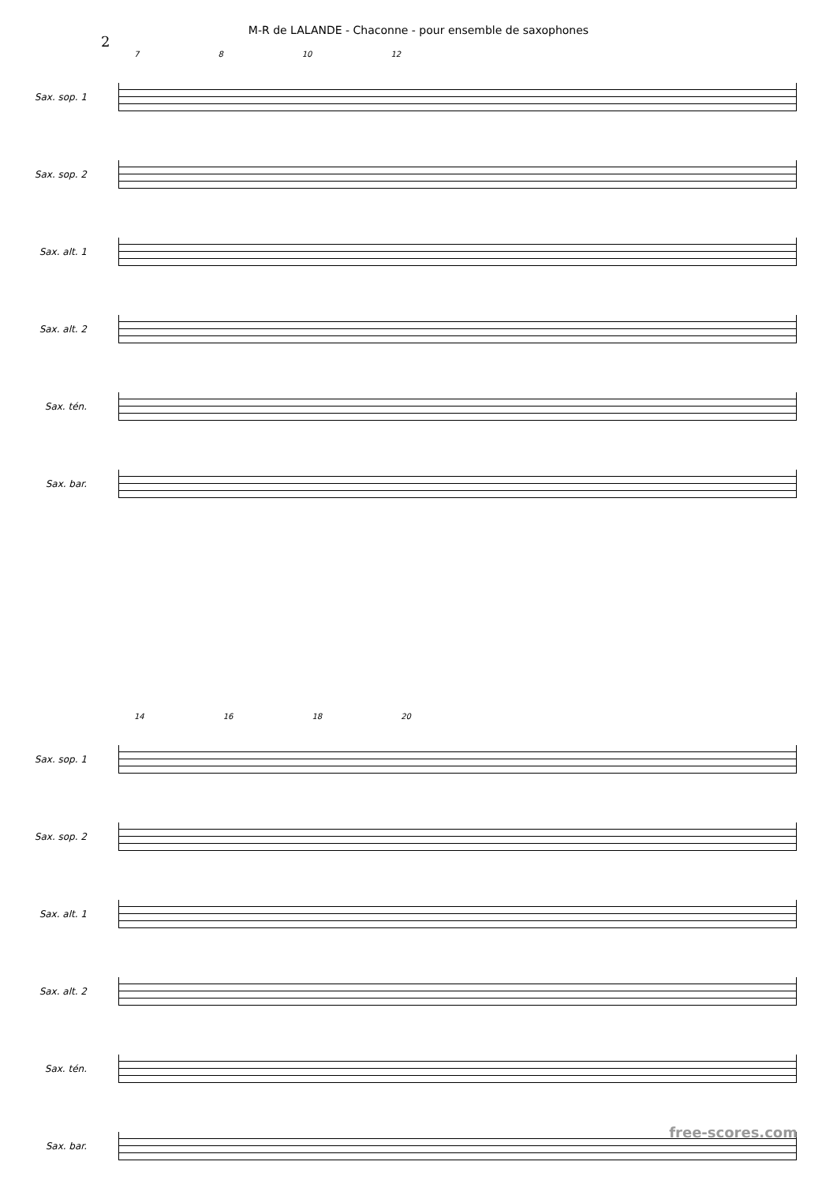M-R de LALANDE - Chaconne - pour ensemble de saxophones
2
7 8 10 12
Sax. sop. 1
Sax. sop. 2
Sax. alt. 1
Sax. alt. 2
Sax. tén.
Sax. bar.
14 16 18 20
Sax. sop. 1
Sax. sop. 2
Sax. alt. 1
Sax. alt. 2
Sax. tén.
Sax. bar.
free-scores.com